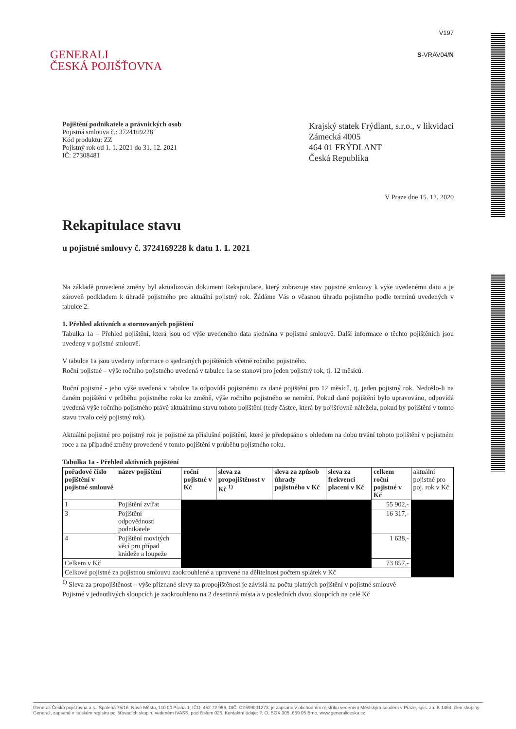GENERALI
ČESKÁ POJIŠŤOVNA
V197
S-VRAV04/N
Pojištění podnikatele a právnických osob
Pojistná smlouva č.: 3724169228
Kód produktu: ZZ
Pojistný rok od 1. 1. 2021 do 31. 12. 2021
IČ: 27308481
Krajský statek Frýdlant, s.r.o., v likvidaci
Zámecká 4005
464 01 FRÝDLANT
Česká Republika
V Praze dne 15. 12. 2020
Rekapitulace stavu
u pojistné smlouvy č. 3724169228 k datu 1. 1. 2021
Na základě provedené změny byl aktualizován dokument Rekapitulace, který zobrazuje stav pojistné smlouvy k výše uvedenému datu a je zároveň podkladem k úhradě pojistného pro aktuální pojistný rok. Žádáme Vás o včasnou úhradu pojistného podle termínů uvedených v tabulce 2.
1. Přehled aktivních a stornovaných pojištění
Tabulka 1a – Přehled pojištění, která jsou od výše uvedeného data sjednána v pojistné smlouvě. Další informace o těchto pojištěních jsou uvedeny v pojistné smlouvě.
V tabulce 1a jsou uvedeny informace o sjednaných pojištěních včetně ročního pojistného.
Roční pojistné – výše ročního pojistného uvedená v tabulce 1a se stanoví pro jeden pojistný rok, tj. 12 měsíců.
Roční pojistné - jeho výše uvedená v tabulce 1a odpovídá pojistnému za dané pojištění pro 12 měsíců, tj. jeden pojistný rok. Nedošlo-li na daném pojištění v průběhu pojistného roku ke změně, výše ročního pojistného se nemění. Pokud dané pojištění bylo upravováno, odpovídá uvedená výše ročního pojistného právě aktuálnímu stavu tohoto pojištění (tedy částce, která by pojišťovně náležela, pokud by pojištění v tomto stavu trvalo celý pojistný rok).
Aktuální pojistné pro pojistný rok je pojistné za příslušné pojištění, které je předepsáno s ohledem na dobu trvání tohoto pojištění v pojistném roce a na případné změny provedené v tomto pojištění v průběhu pojistného roku.
Tabulka 1a - Přehled aktivních pojištění
| pořadové číslo pojištění v pojistné smlouvě | název pojištění | roční pojistné v Kč | sleva za propojištěnost v Kč <sup>1)</sup> | sleva za způsob úhrady pojistného v Kč | sleva za frekvenci placení v Kč | celkem roční pojistné v Kč | aktuální pojistné pro poj. rok v Kč |
| 1 | Pojištění zvířat | | | | | 55 902,- | |
| 3 | Pojištění odpovědnosti podnikatele | | | | | 16 317,- | |
| 4 | Pojištění movitých věcí pro případ krádeže a loupeže | | | | | 1 638,- | |
| Celkem v Kč | | | | | | 73 857,- | |
| Celkové pojistné za pojistnou smlouvu zaokrouhlené a upravené na dělitelnost počtem splátek v Kč | | | | | | | |
<sup>1)</sup> Sleva za propojištěnost – výše přiznané slevy za propojištěnost je závislá na počtu platných pojištění v pojistné smlouvě
Pojistné v jednotlivých sloupcích je zaokrouhleno na 2 desetinná místa a v posledních dvou sloupcích na celé Kč
Generali Česká pojišťovna a.s., Spálená 75/16, Nové Město, 110 00 Praha 1, IČO: 452 72 956, DIČ: CZ699001273, je zapsaná v obchodním rejstříku vedeném Městským soudem v Praze, spis. zn. B 1464, člen skupiny Generali, zapsané v italském registru pojišťovacích skupin, vedeném IVASS, pod číslem 026. Kontaktní údaje: P. O. BOX 305, 659 05 Brno, www.generaliceska.cz